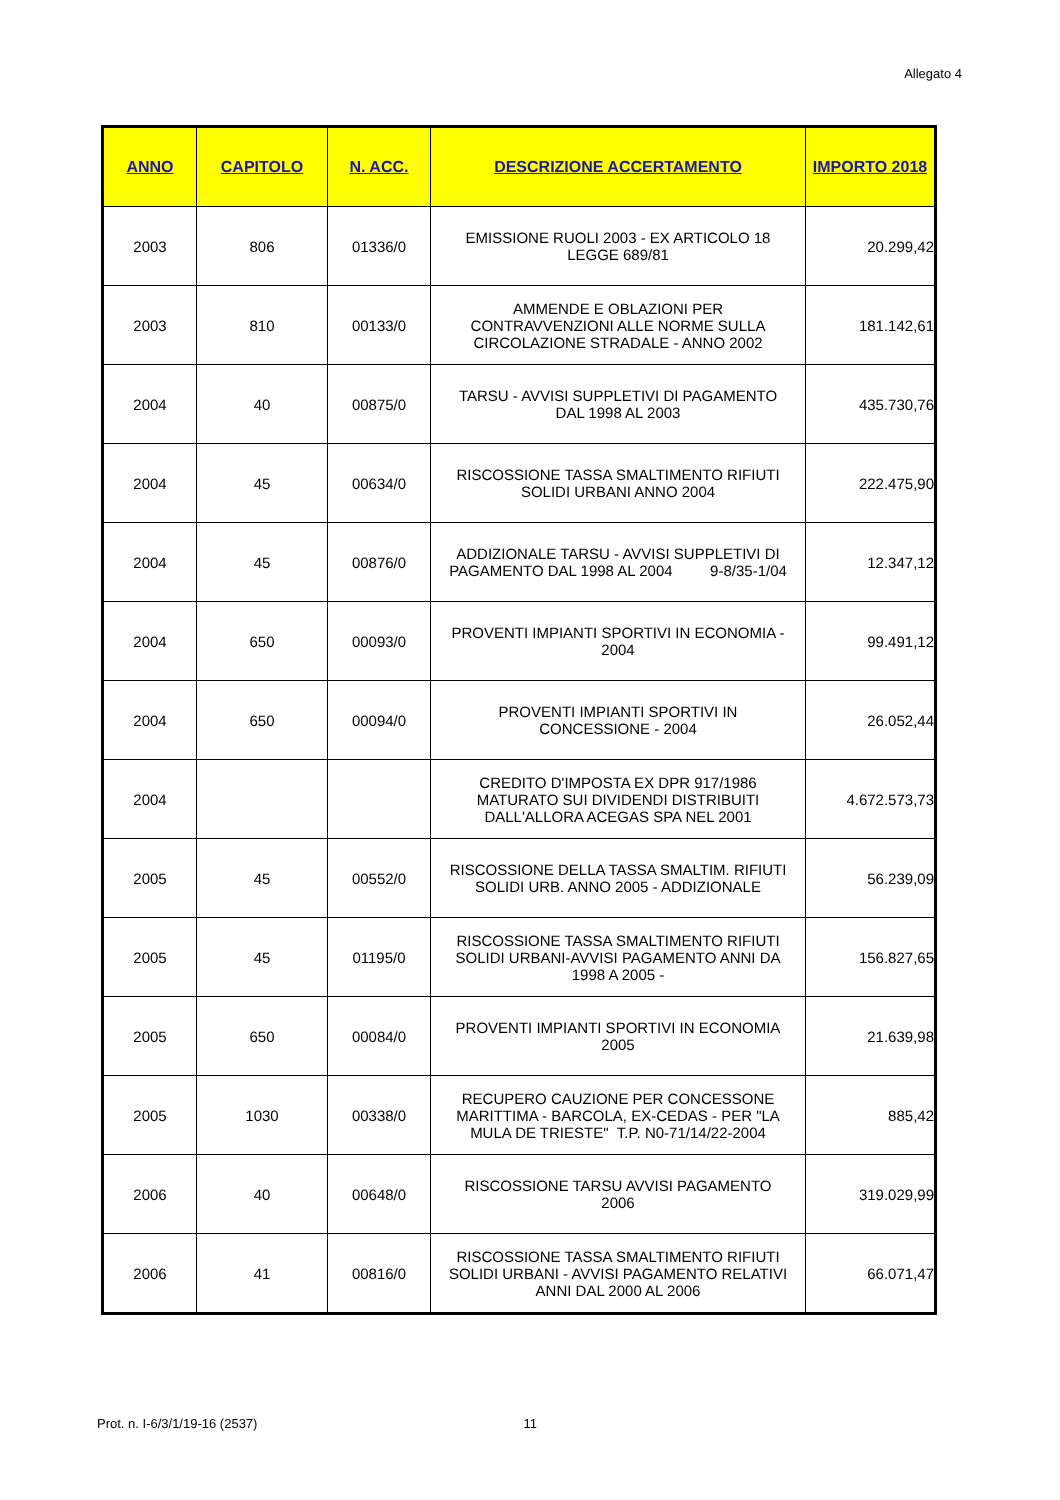Allegato 4
| ANNO | CAPITOLO | N. ACC. | DESCRIZIONE ACCERTAMENTO | IMPORTO 2018 |
| --- | --- | --- | --- | --- |
| 2003 | 806 | 01336/0 | EMISSIONE RUOLI 2003 - EX ARTICOLO 18 LEGGE 689/81 | 20.299,42 |
| 2003 | 810 | 00133/0 | AMMENDE E OBLAZIONI PER CONTRAVVENZIONI ALLE NORME SULLA CIRCOLAZIONE STRADALE - ANNO 2002 | 181.142,61 |
| 2004 | 40 | 00875/0 | TARSU - AVVISI SUPPLETIVI DI PAGAMENTO DAL 1998 AL 2003 | 435.730,76 |
| 2004 | 45 | 00634/0 | RISCOSSIONE TASSA SMALTIMENTO RIFIUTI SOLIDI URBANI ANNO 2004 | 222.475,90 |
| 2004 | 45 | 00876/0 | ADDIZIONALE TARSU - AVVISI SUPPLETIVI DI PAGAMENTO DAL 1998 AL 2004 9-8/35-1/04 | 12.347,12 |
| 2004 | 650 | 00093/0 | PROVENTI IMPIANTI SPORTIVI IN ECONOMIA - 2004 | 99.491,12 |
| 2004 | 650 | 00094/0 | PROVENTI IMPIANTI SPORTIVI IN CONCESSIONE - 2004 | 26.052,44 |
| 2004 | | | CREDITO D'IMPOSTA EX DPR 917/1986 MATURATO SUI DIVIDENDI DISTRIBUITI DALL'ALLORA ACEGAS SPA NEL 2001 | 4.672.573,73 |
| 2005 | 45 | 00552/0 | RISCOSSIONE DELLA TASSA SMALTIM. RIFIUTI SOLIDI URB. ANNO 2005 - ADDIZIONALE | 56.239,09 |
| 2005 | 45 | 01195/0 | RISCOSSIONE TASSA SMALTIMENTO RIFIUTI SOLIDI URBANI-AVVISI PAGAMENTO ANNI DA 1998 A 2005 - | 156.827,65 |
| 2005 | 650 | 00084/0 | PROVENTI IMPIANTI SPORTIVI IN ECONOMIA 2005 | 21.639,98 |
| 2005 | 1030 | 00338/0 | RECUPERO CAUZIONE PER CONCESSONE MARITTIMA - BARCOLA, EX-CEDAS - PER "LA MULA DE TRIESTE" T.P. N0-71/14/22-2004 | 885,42 |
| 2006 | 40 | 00648/0 | RISCOSSIONE TARSU AVVISI PAGAMENTO 2006 | 319.029,99 |
| 2006 | 41 | 00816/0 | RISCOSSIONE TASSA SMALTIMENTO RIFIUTI SOLIDI URBANI - AVVISI PAGAMENTO RELATIVI ANNI DAL 2000 AL 2006 | 66.071,47 |
Prot. n. I-6/3/1/19-16 (2537) 11